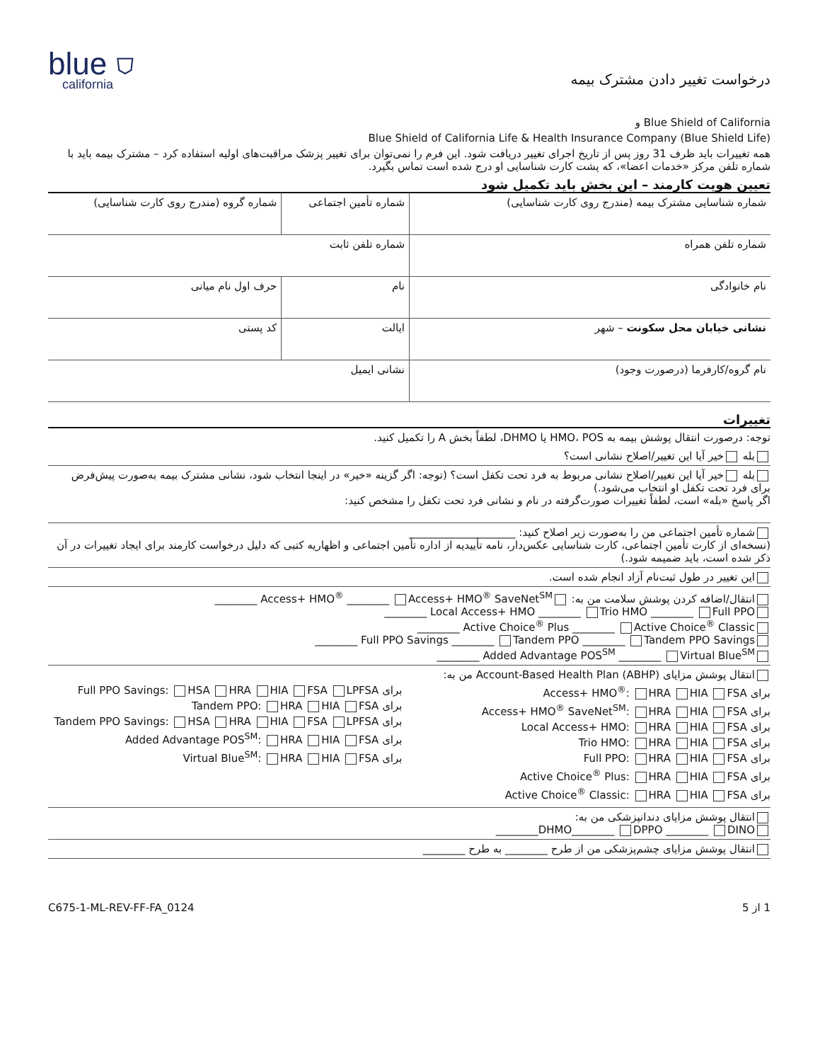درخواست تغییر دادن مشترک بیمه
blue ⛉
california
Blue Shield of California و
Blue Shield of California Life & Health Insurance Company (Blue Shield Life)
همه تغییرات باید ظرف 31 روز پس از تاریخ اجرای تغییر دریافت شود. این فرم را نمی‌توان برای تغییر پزشک مراقبت‌های اولیه استفاده کرد – مشترک بیمه باید با شماره تلفن مرکز «خدمات اعضا»، که پشت کارت شناسایی او درج شده است تماس بگیرد.
تعیین هویت کارمند – این بخش باید تکمیل شود
| شماره شناسایی مشترک بیمه (مندرج روی کارت شناسایی) | شماره تأمین اجتماعی | شماره گروه (مندرج روی کارت شناسایی) |
| شماره تلفن همراه | شماره تلفن ثابت | |
| نام خانوادگی | نام | حرف اول نام میانی |
| نشانی خیابان محل سکونت – شهر | ایالت | کد پستی |
| نام گروه/کارفرما (درصورت وجود) | نشانی ایمیل | |
تغییرات
توجه: درصورت انتقال پوشش بیمه به HMO، POS یا DHMO، لطفاً بخش A را تکمیل کنید.
بله خیر آیا این تغییر/اصلاح نشانی است؟
بله خیر آیا این تغییر/اصلاح نشانی مربوط به فرد تحت تکفل است؟ (توجه: اگر گزینه «خیر» در اینجا انتخاب شود، نشانی مشترک بیمه به‌صورت پیش‌فرض برای فرد تحت تکفل او انتخاب می‌شود.)
اگر پاسخ «بله» است، لطفاً تغییرات صورت‌گرفته در نام و نشانی فرد تحت تکفل را مشخص کنید:
شماره تأمین اجتماعی من را به‌صورت زیر اصلاح کنید: ____________________
(نسخه‌ای از کارت تأمین اجتماعی، کارت شناسایی عکس‌دار، نامه تأییدیه از اداره تأمین اجتماعی و اظهاریه کتبی که دلیل درخواست کارمند برای ایجاد تغییرات در آن ذکر شده است، باید ضمیمه شود.)
این تغییر در طول ثبت‌نام آزاد انجام شده است.
انتقال/اضافه کردن پوشش سلامت من به: Access+ HMO<sup>®</sup> ________ Access+ HMO<sup>®</sup> SaveNet<sup>SM</sup> ________
Local Access+ HMO ________ Trio HMO ________ Full PPO ________
Active Choice<sup>®</sup> Plus ________ Active Choice<sup>®</sup> Classic ________
Full PPO Savings ________ Tandem PPO ________ Tandem PPO Savings ________
Added Advantage POS<sup>SM</sup> ________ Virtual Blue<sup>SM</sup> ________
انتقال پوشش مزایای Account-Based Health Plan (ABHP) من به:
برای Access+ HMO<sup>®</sup>: HRA HIA FSA
برای Access+ HMO<sup>®</sup> SaveNet<sup>SM</sup>: HRA HIA FSA
برای Local Access+ HMO: HRA HIA FSA
برای Trio HMO: HRA HIA FSA
برای Full PPO: HRA HIA FSA
برای Active Choice<sup>®</sup> Plus: HRA HIA FSA
برای Active Choice<sup>®</sup> Classic: HRA HIA FSA
برای Full PPO Savings: HSA HRA HIA FSA LPFSA
برای Tandem PPO: HRA HIA FSA
برای Tandem PPO Savings: HSA HRA HIA FSA LPFSA
برای Added Advantage POS<sup>SM</sup>: HRA HIA FSA
برای Virtual Blue<sup>SM</sup>: HRA HIA FSA
انتقال پوشش مزایای دندانپزشکی من به:
DHMO________ DPPO ________ DINO________
انتقال پوشش مزایای چشم‌پزشکی من از طرح ________ به طرح ________
1 از 5 C675-1-ML-REV-FF-FA_0124